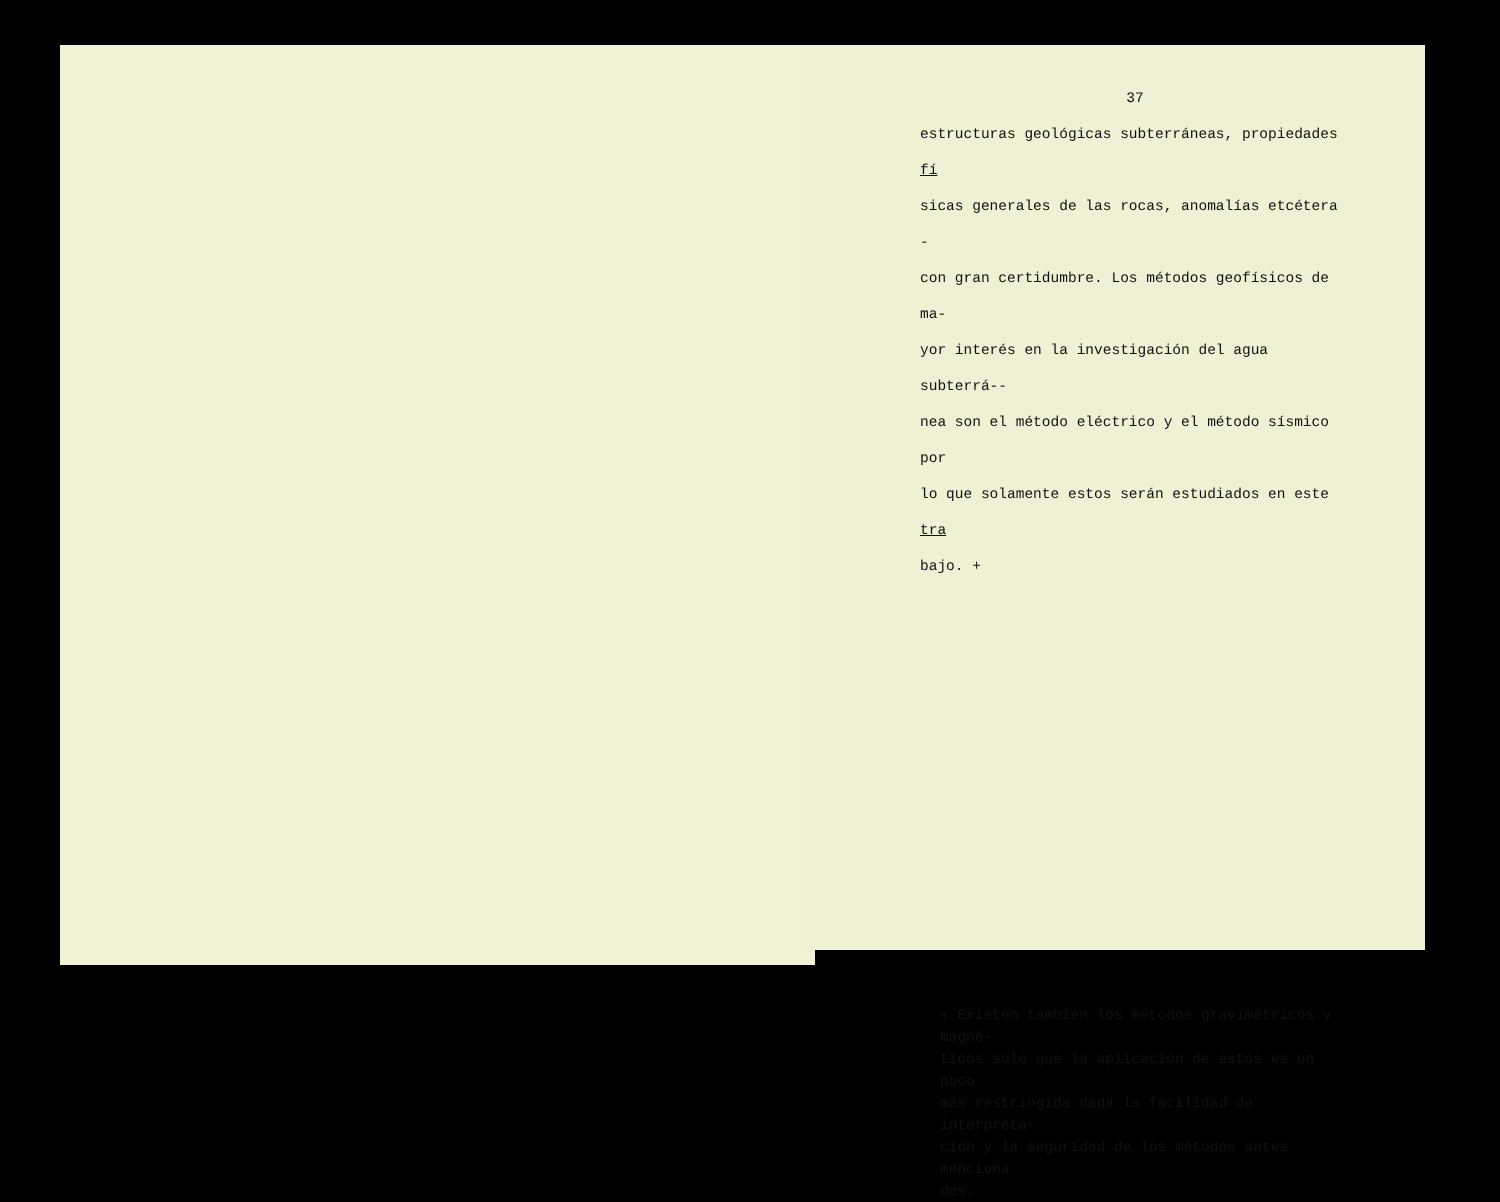37
estructuras geológicas subterráneas, propiedades fí
sicas generales de las rocas, anomalías etcétera -
con gran certidumbre. Los métodos geofísicos de ma-
yor interés en la investigación del agua subterrá--
nea son el método eléctrico y el método sísmico por
lo que solamente estos serán estudiados en este tra
bajo. +
+ Existen también los métodos gravimétricos y magné-
ticos solo que la aplicación de estos es un poco
más restringida dada la facilidad de interpreta-
ción y la seguridad de los métodos antes menciona
dos.